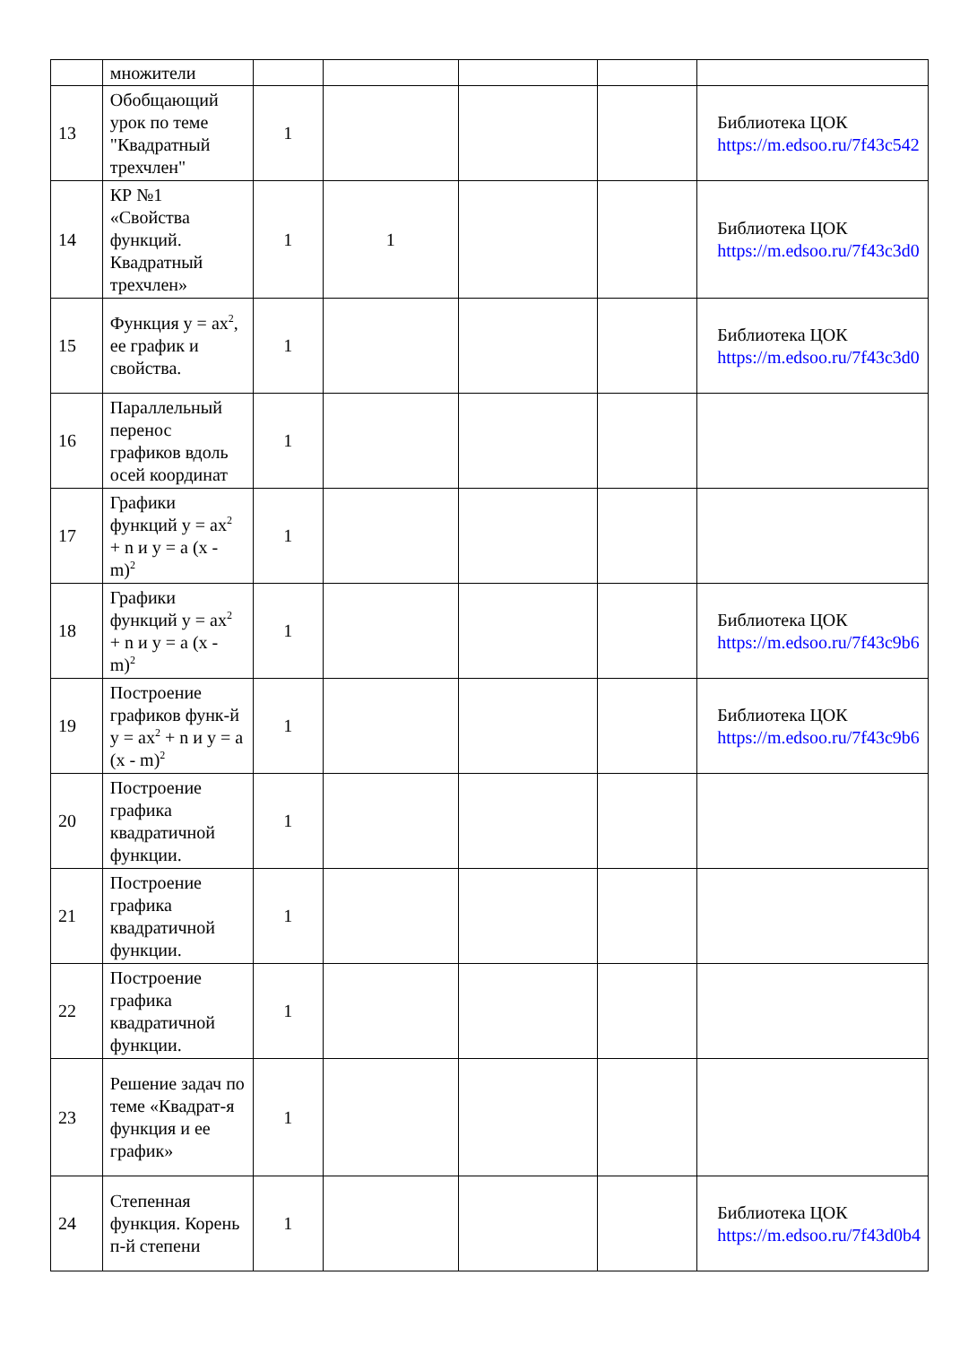| | множители | | | | | |
| 13 | Обобщающий урок по теме "Квадратный трехчлен" | 1 | | | | Библиотека ЦОК https://m.edsoo.ru/7f43c542 |
| 14 | КР №1 «Свойства функций. Квадратный трехчлен» | 1 | 1 | | | Библиотека ЦОК https://m.edsoo.ru/7f43c3d0 |
| 15 | Функция y = ax<sup>2</sup>, ее график и свойства. | 1 | | | | Библиотека ЦОК https://m.edsoo.ru/7f43c3d0 |
| 16 | Параллельный перенос графиков вдоль осей координат | 1 | | | | |
| 17 | Графики функций y = ax<sup>2</sup> + n и y = a (x - m)<sup>2</sup> | 1 | | | | |
| 18 | Графики функций y = ax<sup>2</sup> + n и y = a (x - m)<sup>2</sup> | 1 | | | | Библиотека ЦОК https://m.edsoo.ru/7f43c9b6 |
| 19 | Построение графиков функ-й y = ax<sup>2</sup> + n и y = a (x - m)<sup>2</sup> | 1 | | | | Библиотека ЦОК https://m.edsoo.ru/7f43c9b6 |
| 20 | Построение графика квадратичной функции. | 1 | | | | |
| 21 | Построение графика квадратичной функции. | 1 | | | | |
| 22 | Построение графика квадратичной функции. | 1 | | | | |
| 23 | Решение задач по теме «Квадрат-я функция и ее график» | 1 | | | | |
| 24 | Степенная функция. Корень п-й степени | 1 | | | | Библиотека ЦОК https://m.edsoo.ru/7f43d0b4 |